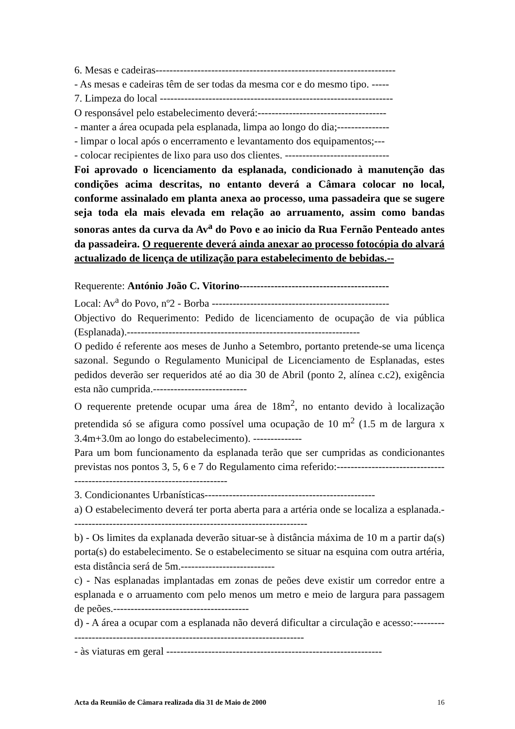6. Mesas e cadeiras---------------------------------------------------------------------
- As mesas e cadeiras têm de ser todas da mesma cor e do mesmo tipo. -----
7. Limpeza do local -------------------------------------------------------------------
O responsável pelo estabelecimento deverá:-------------------------------------
- manter a área ocupada pela esplanada, limpa ao longo do dia;---------------
- limpar o local após o encerramento e levantamento dos equipamentos;---
- colocar recipientes de lixo para uso dos clientes. ------------------------------
Foi aprovado o licenciamento da esplanada, condicionado à manutenção das condições acima descritas, no entanto deverá a Câmara colocar no local, conforme assinalado em planta anexa ao processo, uma passadeira que se sugere seja toda ela mais elevada em relação ao arruamento, assim como bandas sonoras antes da curva da Av<sup>a</sup> do Povo e ao inicio da Rua Fernão Penteado antes da passadeira. O requerente deverá ainda anexar ao processo fotocópia do alvará actualizado de licença de utilização para estabelecimento de bebidas.--
Requerente: António João C. Vitorino-------------------------------------------
Local: Av<sup>a</sup> do Povo, nº2 - Borba ---------------------------------------------------
Objectivo do Requerimento: Pedido de licenciamento de ocupação de via pública (Esplanada).-------------------------------------------------------------------
O pedido é referente aos meses de Junho a Setembro, portanto pretende-se uma licença sazonal. Segundo o Regulamento Municipal de Licenciamento de Esplanadas, estes pedidos deverão ser requeridos até ao dia 30 de Abril (ponto 2, alínea c.c2), exigência esta não cumprida.---------------------------
O requerente pretende ocupar uma área de 18m<sup>2</sup>, no entanto devido à localização pretendida só se afigura como possível uma ocupação de 10 m<sup>2</sup> (1.5 m de largura x 3.4m+3.0m ao longo do estabelecimento). --------------
Para um bom funcionamento da esplanada terão que ser cumpridas as condicionantes previstas nos pontos 3, 5, 6 e 7 do Regulamento cima referido:---------------------------------------------------------------------------
3. Condicionantes Urbanísticas-------------------------------------------------
a) O estabelecimento deverá ter porta aberta para a artéria onde se localiza a esplanada.--------------------------------------------------------------------
b) - Os limites da explanada deverão situar-se à distância máxima de 10 m a partir da(s) porta(s) do estabelecimento. Se o estabelecimento se situar na esquina com outra artéria, esta distância será de 5m.---------------------------
c) - Nas esplanadas implantadas em zonas de peões deve existir um corredor entre a esplanada e o arruamento com pelo menos um metro e meio de largura para passagem de peões.---------------------------------------
d) - A área a ocupar com a esplanada não deverá dificultar a circulação e acesso:---------------------------------------------------------------------------
- às viaturas em geral --------------------------------------------------------------
Acta da Reunião de Câmara realizada dia 31 de Maio de 2000 16